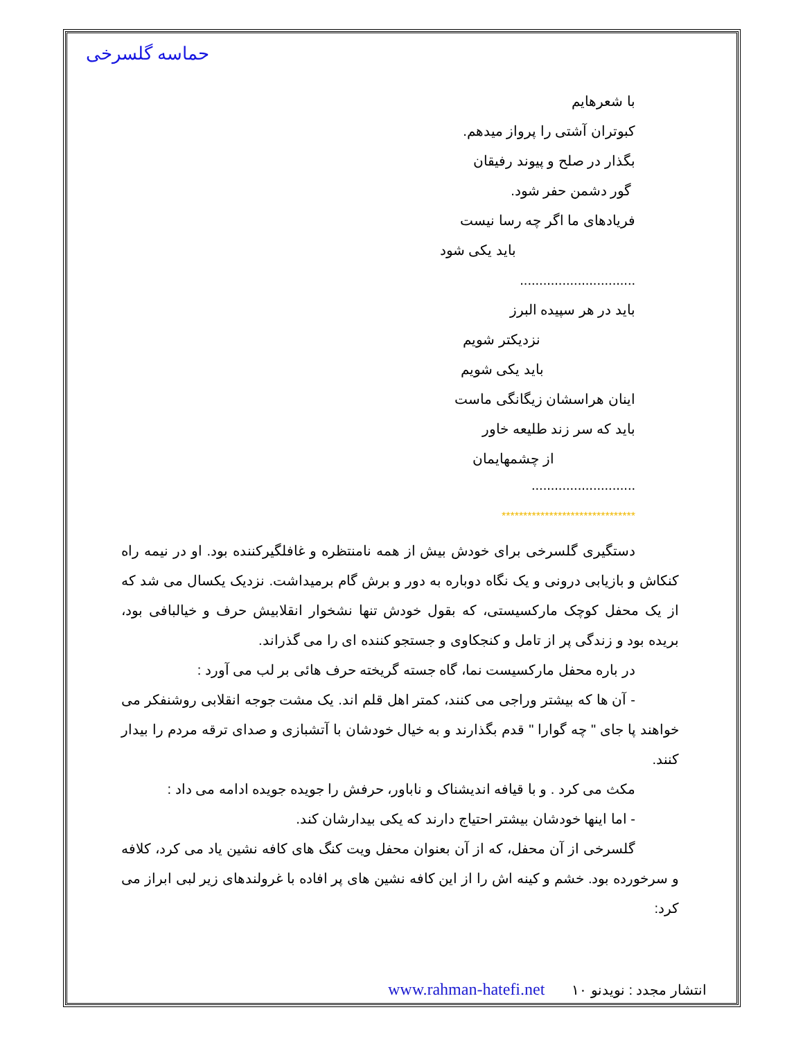حماسه گلسرخی
با شعرهایم
کبوتران آشتی را پرواز میدهم.
بگذار در صلح و پیوند رفیقان
گور دشمن حفر شود.
فریادهای ما اگر چه رسا نیست
باید یکی شود
..............................
باید در هر سپیده البرز
نزدیکتر شویم
باید یکی شویم
اینان هراسشان زیگانگی ماست
باید که سر زند طلیعه خاور
از چشمهایمان
...........................
*******************************
دستگیری گلسرخی برای خودش بیش از همه نامنتظره و غافلگیرکننده بود. او در نیمه راه کنکاش و بازیابی درونی و یک نگاه دوباره به دور و برش گام برمیداشت. نزدیک یکسال می شد که از یک محفل کوچک مارکسیستی، که بقول خودش تنها نشخوار انقلابیش حرف و خیالبافی بود، بریده بود و زندگی پر از تامل و کنجکاوی و جستجو کننده ای را می گذراند.
در باره محفل مارکسیست نما، گاه جسته گریخته حرف هائی بر لب می آورد :
- آن ها که بیشتر وراجی می کنند، کمتر اهل قلم اند. یک مشت جوجه انقلابی روشنفکر می خواهند پا جای " چه گوارا " قدم بگذارند و به خیال خودشان با آتشبازی و صدای ترقه مردم را بیدار کنند.
مکث می کرد . و با قیافه اندیشناک و ناباور، حرفش را جویده جویده ادامه می داد :
- اما اینها خودشان بیشتر احتیاج دارند که یکی بیدارشان کند.
گلسرخی از آن محفل، که از آن بعنوان محفل ویت کنگ های کافه نشین یاد می کرد، کلافه و سرخورده بود. خشم و کینه اش را از این کافه نشین های پر افاده با غرولندهای زیر لبی ابراز می کرد:
انتشار مجدد : نویدنو www.rahman-hatefi.net ۱۰